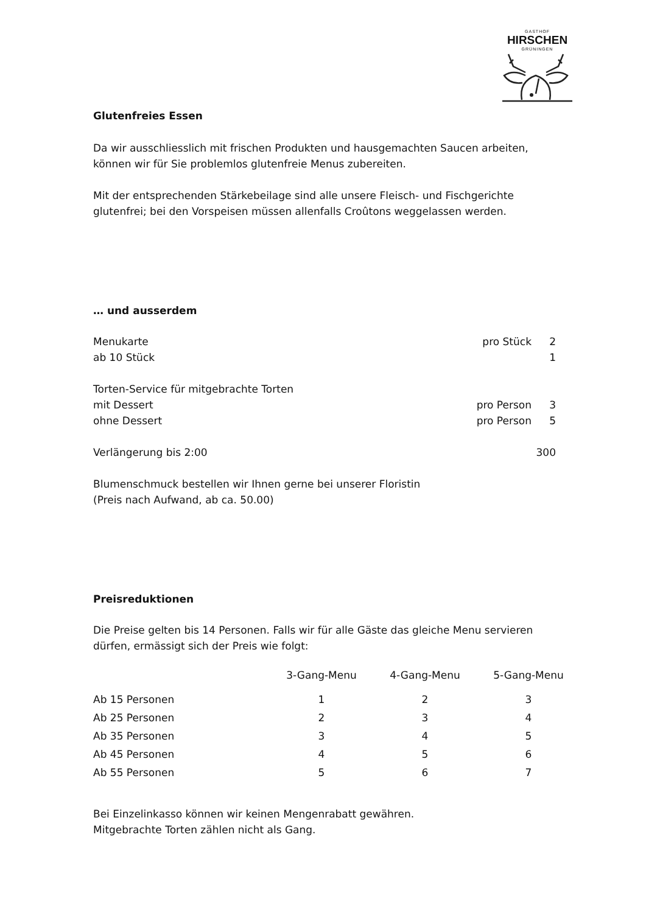GASTHOF
HIRSCHEN
GRÜNINGEN
Glutenfreies Essen
Da wir ausschliesslich mit frischen Produkten und hausgemachten Saucen arbeiten, können wir für Sie problemlos glutenfreie Menus zubereiten.
Mit der entsprechenden Stärkebeilage sind alle unsere Fleisch- und Fischgerichte glutenfrei; bei den Vorspeisen müssen allenfalls Croûtons weggelassen werden.
… und ausserdem
| Menukarte | pro Stück | 2 |
| ab 10 Stück | | 1 |
| Torten-Service für mitgebrachte Torten | | |
| mit Dessert | pro Person | 3 |
| ohne Dessert | pro Person | 5 |
| Verlängerung bis 2:00 | | 300 |
Blumenschmuck bestellen wir Ihnen gerne bei unserer Floristin
(Preis nach Aufwand, ab ca. 50.00)
Preisreduktionen
Die Preise gelten bis 14 Personen. Falls wir für alle Gäste das gleiche Menu servieren dürfen, ermässigt sich der Preis wie folgt:
| | 3-Gang-Menu | 4-Gang-Menu | 5-Gang-Menu |
| --- | --- | --- | --- |
| Ab 15 Personen | 1 | 2 | 3 |
| Ab 25 Personen | 2 | 3 | 4 |
| Ab 35 Personen | 3 | 4 | 5 |
| Ab 45 Personen | 4 | 5 | 6 |
| Ab 55 Personen | 5 | 6 | 7 |
Bei Einzelinkasso können wir keinen Mengenrabatt gewähren.
Mitgebrachte Torten zählen nicht als Gang.